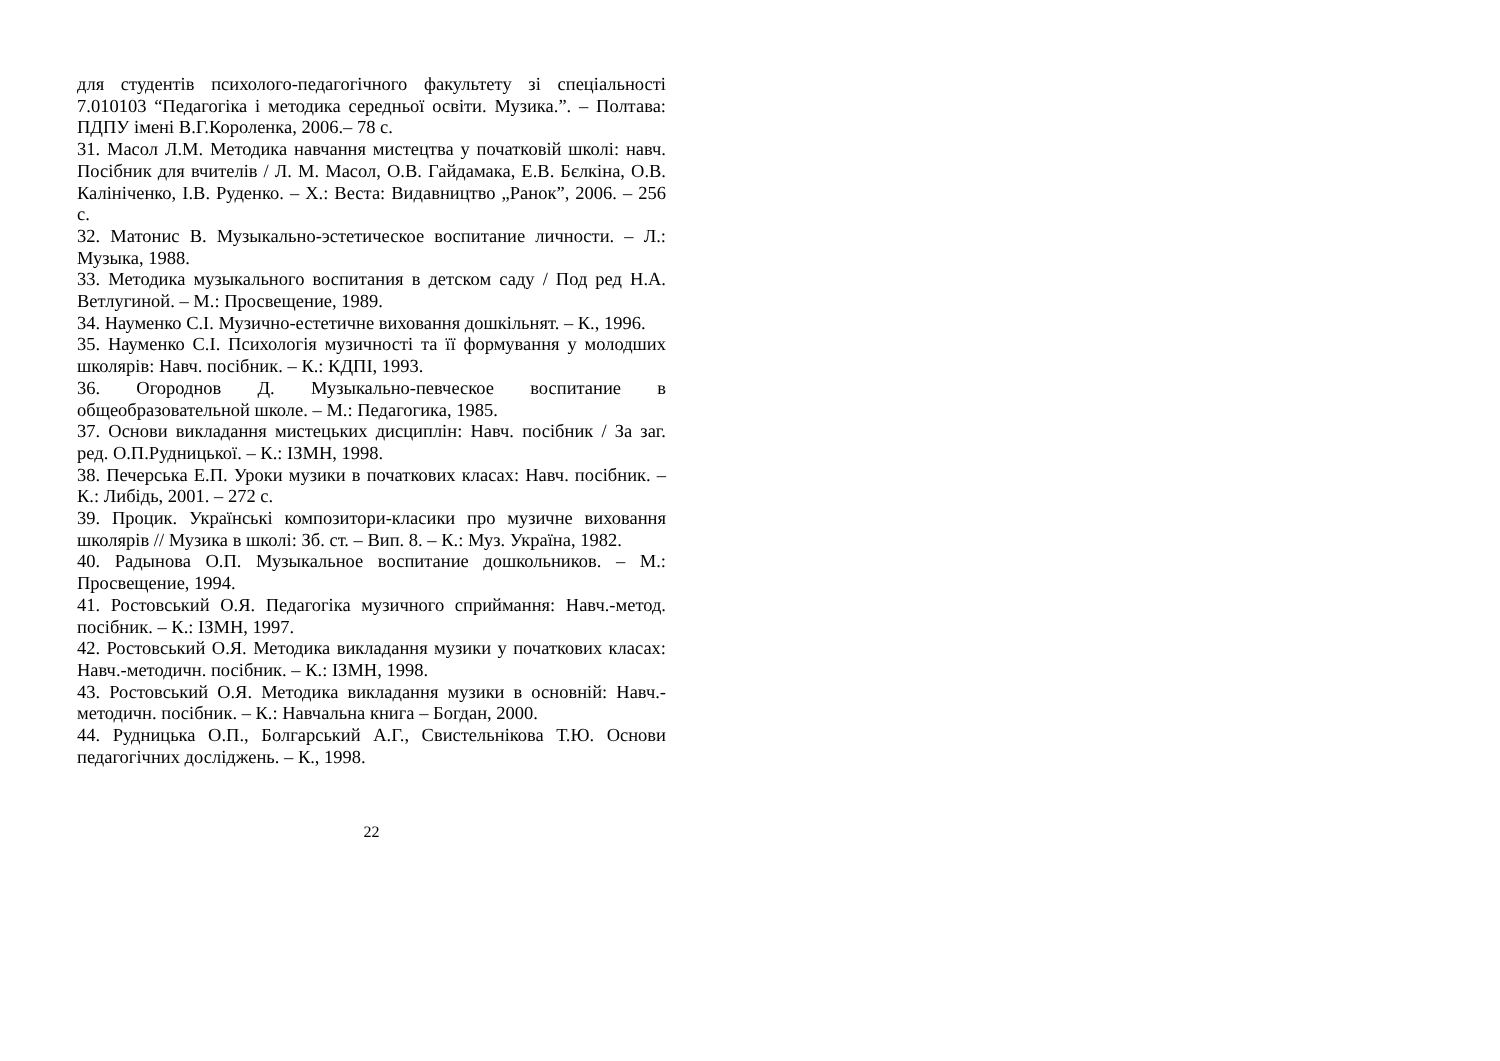для студентів психолого-педагогічного факультету зі спеціальності 7.010103 “Педагогіка і методика середньої освіти. Музика.”. – Полтава: ПДПУ імені В.Г.Короленка, 2006.– 78 с.
31. Масол Л.М. Методика навчання мистецтва у початковій школі: навч. Посібник для вчителів / Л. М. Масол, О.В. Гайдамака, Е.В. Бєлкіна, О.В. Калініченко, І.В. Руденко. – Х.: Веста: Видавництво „Ранок”, 2006. – 256 с.
32. Матонис В. Музыкально-эстетическое воспитание личности. – Л.: Музыка, 1988.
33. Методика музыкального воспитания в детском саду / Под ред Н.А. Ветлугиной. – М.: Просвещение, 1989.
34. Науменко С.І. Музично-естетичне виховання дошкільнят. – К., 1996.
35. Науменко С.І. Психологія музичності та її формування у молодших школярів: Навч. посібник. – К.: КДПІ, 1993.
36. Огороднов Д. Музыкально-певческое воспитание в общеобразовательной школе. – М.: Педагогика, 1985.
37. Основи викладання мистецьких дисциплін: Навч. посібник / За заг. ред. О.П.Рудницької. – К.: ІЗМН, 1998.
38. Печерська Е.П. Уроки музики в початкових класах: Навч. посібник. – К.: Либідь, 2001. – 272 с.
39. Процик. Українські композитори-класики про музичне виховання школярів // Музика в школі: Зб. ст. – Вип. 8. – К.: Муз. Україна, 1982.
40. Радынова О.П. Музыкальное воспитание дошкольников. – М.: Просвещение, 1994.
41. Ростовський О.Я. Педагогіка музичного сприймання: Навч.-метод. посібник. – К.: ІЗМН, 1997.
42. Ростовський О.Я. Методика викладання музики у початкових класах: Навч.-методичн. посібник. – К.: ІЗМН, 1998.
43. Ростовський О.Я. Методика викладання музики в основній: Навч.-методичн. посібник. – К.: Навчальна книга – Богдан, 2000.
44. Рудницька О.П., Болгарський А.Г., Свистельнікова Т.Ю. Основи педагогічних досліджень. – К., 1998.
22